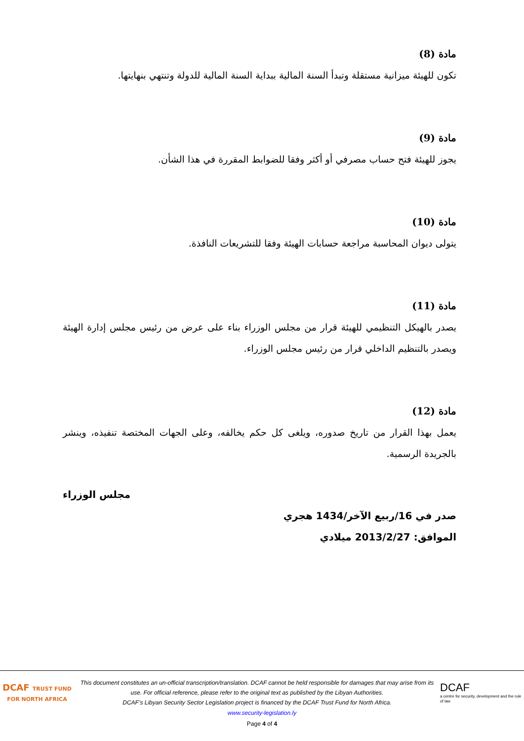مادة (8)
تكون للهيئة ميزانية مستقلة وتبدأ السنة المالية ببداية السنة المالية للدولة وتنتهي بنهايتها.
مادة (9)
يجوز للهيئة فتح حساب مصرفي أو أكثر وفقا للضوابط المقررة في هذا الشأن.
مادة (10)
يتولى ديوان المحاسبة مراجعة حسابات الهيئة وفقا للتشريعات النافذة.
مادة (11)
يصدر بالهيكل التنظيمي للهيئة قرار من مجلس الوزراء بناء على عرض من رئيس مجلس إدارة الهيئة ويصدر بالتنظيم الداخلي قرار من رئيس مجلس الوزراء.
مادة (12)
يعمل بهذا القرار من تاريخ صدوره، ويلغى كل حكم يخالفه، وعلى الجهات المختصة تنفيذه، وينشر بالجريدة الرسمية.
مجلس الوزراء
صدر في 16/ربيع الآخر/1434 هجري
الموافق: 2013/2/27 ميلادي
DCAF TRUST FUND
FOR NORTH AFRICA
This document constitutes an un-official transcription/translation. DCAF cannot be held responsible for damages that may arise from its use. For official reference, please refer to the original text as published by the Libyan Authorities.
DCAF’s Libyan Security Sector Legislation project is financed by the DCAF Trust Fund for North Africa.
DCAF
a centre for security, development and the rule of law
www.security-legislation.ly
Page 4 of 4